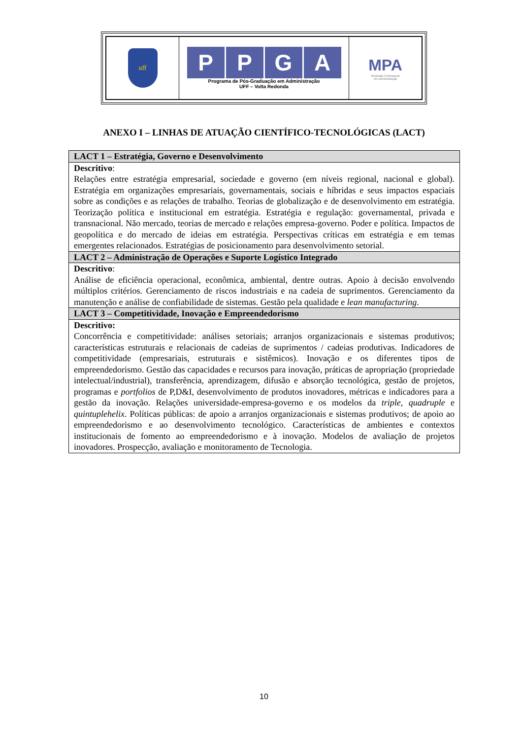| uff | P P G A Programa de Pós-Graduação em Administração UFF – Volta Redonda | MPA Mestrado Profissional em Administração |
ANEXO I – LINHAS DE ATUAÇÃO CIENTÍFICO-TECNOLÓGICAS (LACT)
| LACT 1 – Estratégia, Governo e Desenvolvimento |
| Descritivo : Relações entre estratégia empresarial, sociedade e governo (em níveis regional, nacional e global). Estratégia em organizações empresariais, governamentais, sociais e híbridas e seus impactos espaciais sobre as condições e as relações de trabalho. Teorias de globalização e de desenvolvimento em estratégia. Teorização política e institucional em estratégia. Estratégia e regulação: governamental, privada e transnacional. Não mercado, teorias de mercado e relações empresa-governo. Poder e política. Impactos de geopolítica e do mercado de ideias em estratégia. Perspectivas críticas em estratégia e em temas emergentes relacionados. Estratégias de posicionamento para desenvolvimento setorial. |
| LACT 2 – Administração de Operações e Suporte Logístico Integrado |
| Descritivo : Análise de eficiência operacional, econômica, ambiental, dentre outras. Apoio à decisão envolvendo múltiplos critérios. Gerenciamento de riscos industriais e na cadeia de suprimentos. Gerenciamento da manutenção e análise de confiabilidade de sistemas. Gestão pela qualidade e lean manufacturing . |
| LACT 3 – Competitividade, Inovação e Empreendedorismo |
| Descritivo: Concorrência e competitividade: análises setoriais; arranjos organizacionais e sistemas produtivos; características estruturais e relacionais de cadeias de suprimentos / cadeias produtivas. Indicadores de competitividade (empresariais, estruturais e sistêmicos). Inovação e os diferentes tipos de empreendedorismo. Gestão das capacidades e recursos para inovação, práticas de apropriação (propriedade intelectual/industrial), transferência, aprendizagem, difusão e absorção tecnológica, gestão de projetos, programas e portfolios de P,D&I, desenvolvimento de produtos inovadores, métricas e indicadores para a gestão da inovação. Relações universidade-empresa-governo e os modelos da triple , quadruple e quintuplehelix . Políticas públicas: de apoio a arranjos organizacionais e sistemas produtivos; de apoio ao empreendedorismo e ao desenvolvimento tecnológico. Características de ambientes e contextos institucionais de fomento ao empreendedorismo e à inovação. Modelos de avaliação de projetos inovadores. Prospecção, avaliação e monitoramento de Tecnologia. |
10